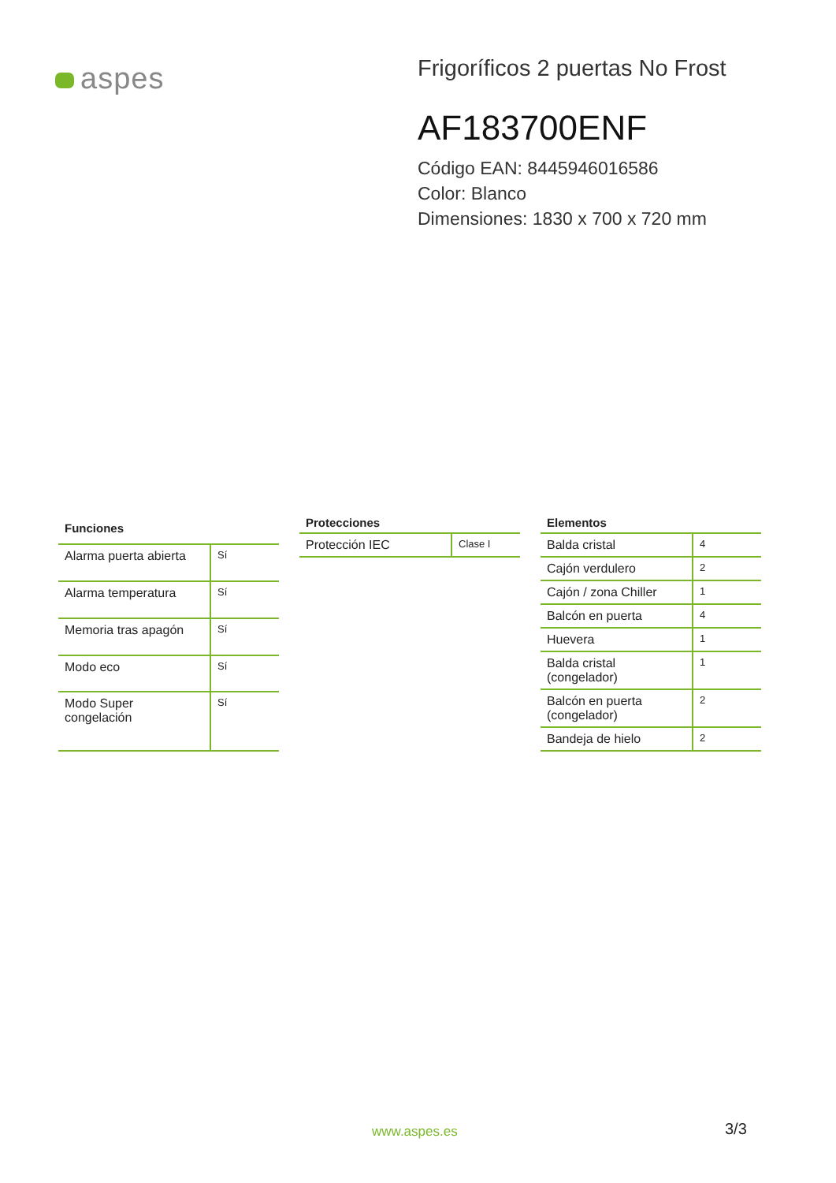aspes
Frigoríficos 2 puertas No Frost
AF183700ENF
Código EAN: 8445946016586
Color: Blanco
Dimensiones: 1830 x 700 x 720 mm
| Funciones | |
| --- | --- |
| Alarma puerta abierta | Sí |
| Alarma temperatura | Sí |
| Memoria tras apagón | Sí |
| Modo eco | Sí |
| Modo Super congelación | Sí |
| Protecciones | |
| --- | --- |
| Protección IEC | Clase I |
| Elementos | |
| --- | --- |
| Balda cristal | 4 |
| Cajón verdulero | 2 |
| Cajón / zona Chiller | 1 |
| Balcón en puerta | 4 |
| Huevera | 1 |
| Balda cristal (congelador) | 1 |
| Balcón en puerta (congelador) | 2 |
| Bandeja de hielo | 2 |
www.aspes.es 3/3